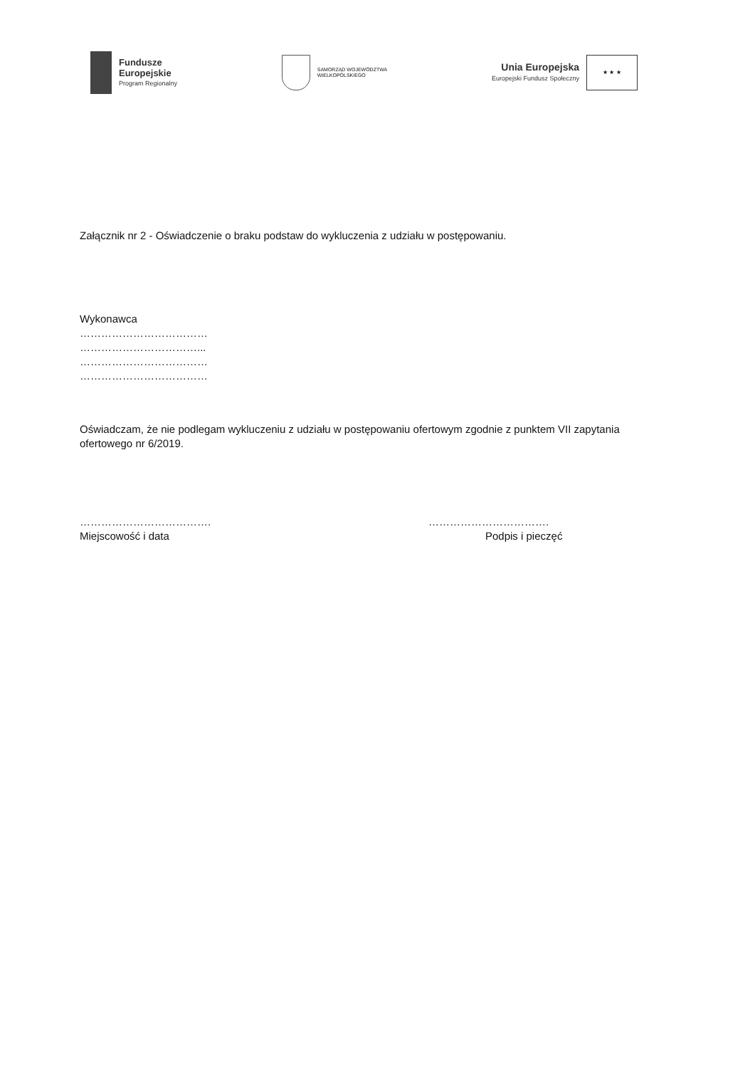Fundusze
Europejskie
Program Regionalny
SAMORZĄD WOJEWÓDZTWA
WIELKOPOLSKIEGO
Unia Europejska
Europejski Fundusz Społeczny
★ ★ ★
Załącznik nr 2 - Oświadczenie o braku podstaw do wykluczenia z udziału w postępowaniu.
Wykonawca
………………………………
……………………………...
………………………………
………………………………
Oświadczam, że nie podlegam wykluczeniu z udziału w postępowaniu ofertowym zgodnie z punktem VII zapytania ofertowego nr 6/2019.
……………………………….
Miejscowość i data
…………………………….
Podpis i pieczęć